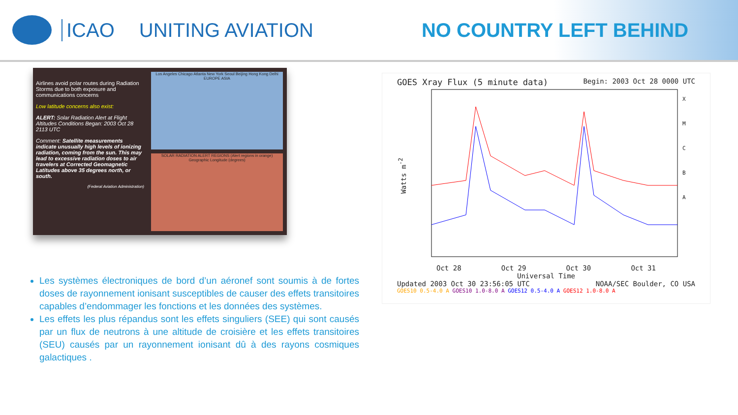ICAO UNITING AVIATION NO COUNTRY LEFT BEHIND
Airlines avoid polar routes during Radiation Storms due to both exposure and communications concerns
Low latitude concerns also exist:
ALERT: Solar Radiation Alert at Flight Altitudes Conditions Began: 2003 Oct 28 2113 UTC
Comment: Satellite measurements indicate unusually high levels of ionizing radiation, coming from the sun. This may lead to excessive radiation doses to air travelers at Corrected Geomagnetic Latitudes above 35 degrees north, or south.
(Federal Aviation Administration)
Los Angeles Chicago Atlanta New York Seoul Beijing Hong Kong Delhi EUROPE ASIA
SOLAR RADIATION ALERT REGIONS (Alert regions in orange)
Geographic Longitude (degrees)
Les systèmes électroniques de bord d’un aéronef sont soumis à de fortes doses de rayonnement ionisant susceptibles de causer des effets transitoires capables d’endommager les fonctions et les données des systèmes.
Les effets les plus répandus sont les effets singuliers (SEE) qui sont causés par un flux de neutrons à une altitude de croisière et les effets transitoires (SEU) causés par un rayonnement ionisant dû à des rayons cosmiques galactiques .
GOES Xray Flux (5 minute data) Begin: 2003 Oct 28 0000 UTC
Watts m<sup>-2</sup>
X
M
C
B
A
Oct 28 Oct 29 Oct 30 Oct 31
Universal Time
Updated 2003 Oct 30 23:56:05 UTC NOAA/SEC Boulder, CO USA
GOES10 0.5-4.0 A GOES10 1.0-8.0 A GOES12 0.5-4.0 A GOES12 1.0-8.0 A